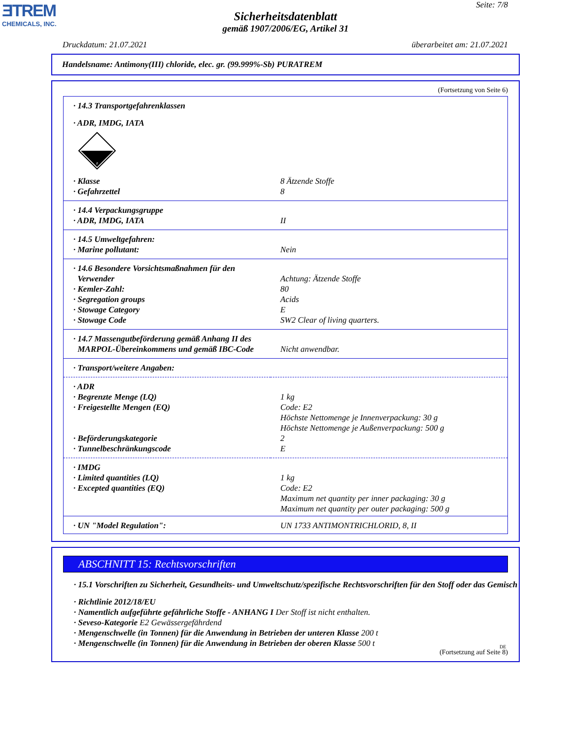ƎTREM
CHEMICALS, INC.
Seite: 7/8
Sicherheitsdatenblatt
gemäß 1907/2006/EG, Artikel 31
Druckdatum: 21.07.2021 überarbeitet am: 21.07.2021
Handelsname: Antimony(III) chloride, elec. gr. (99.999%-Sb) PURATREM
(Fortsetzung von Seite 6)
| · 14.3 Transportgefahrenklassen | |
| · ADR, IMDG, IATA | |
| 8 | |
| · Klasse | 8 Ätzende Stoffe |
| · Gefahrzettel | 8 |
| · 14.4 Verpackungsgruppe | |
| · ADR, IMDG, IATA | II |
| · 14.5 Umweltgefahren: | |
| · Marine pollutant: | Nein |
| · 14.6 Besondere Vorsichtsmaßnahmen für den Verwender | Achtung: Ätzende Stoffe |
| · Kemler-Zahl: | 80 |
| · Segregation groups | Acids |
| · Stowage Category | E |
| · Stowage Code | SW2 Clear of living quarters. |
| · 14.7 Massengutbeförderung gemäß Anhang II des MARPOL-Übereinkommens und gemäß IBC-Code | Nicht anwendbar. |
| · Transport/weitere Angaben: | |
| · ADR | |
| · Begrenzte Menge (LQ) | 1 kg |
| · Freigestellte Mengen (EQ) | Code: E2 Höchste Nettomenge je Innenverpackung: 30 g Höchste Nettomenge je Außenverpackung: 500 g |
| · Beförderungskategorie | 2 |
| · Tunnelbeschränkungscode | E |
| · IMDG | |
| · Limited quantities (LQ) | 1 kg |
| · Excepted quantities (EQ) | Code: E2 Maximum net quantity per inner packaging: 30 g Maximum net quantity per outer packaging: 500 g |
| · UN "Model Regulation": | UN 1733 ANTIMONTRICHLORID, 8, II |
ABSCHNITT 15: Rechtsvorschriften
· 15.1 Vorschriften zu Sicherheit, Gesundheits- und Umweltschutz/spezifische Rechtsvorschriften für den Stoff oder das Gemisch
· Richtlinie 2012/18/EU
· Namentlich aufgeführte gefährliche Stoffe - ANHANG I Der Stoff ist nicht enthalten.
· Seveso-Kategorie E2 Gewässergefährdend
· Mengenschwelle (in Tonnen) für die Anwendung in Betrieben der unteren Klasse 200 t
· Mengenschwelle (in Tonnen) für die Anwendung in Betrieben der oberen Klasse 500 t
(Fortsetzung auf Seite 8)
DE